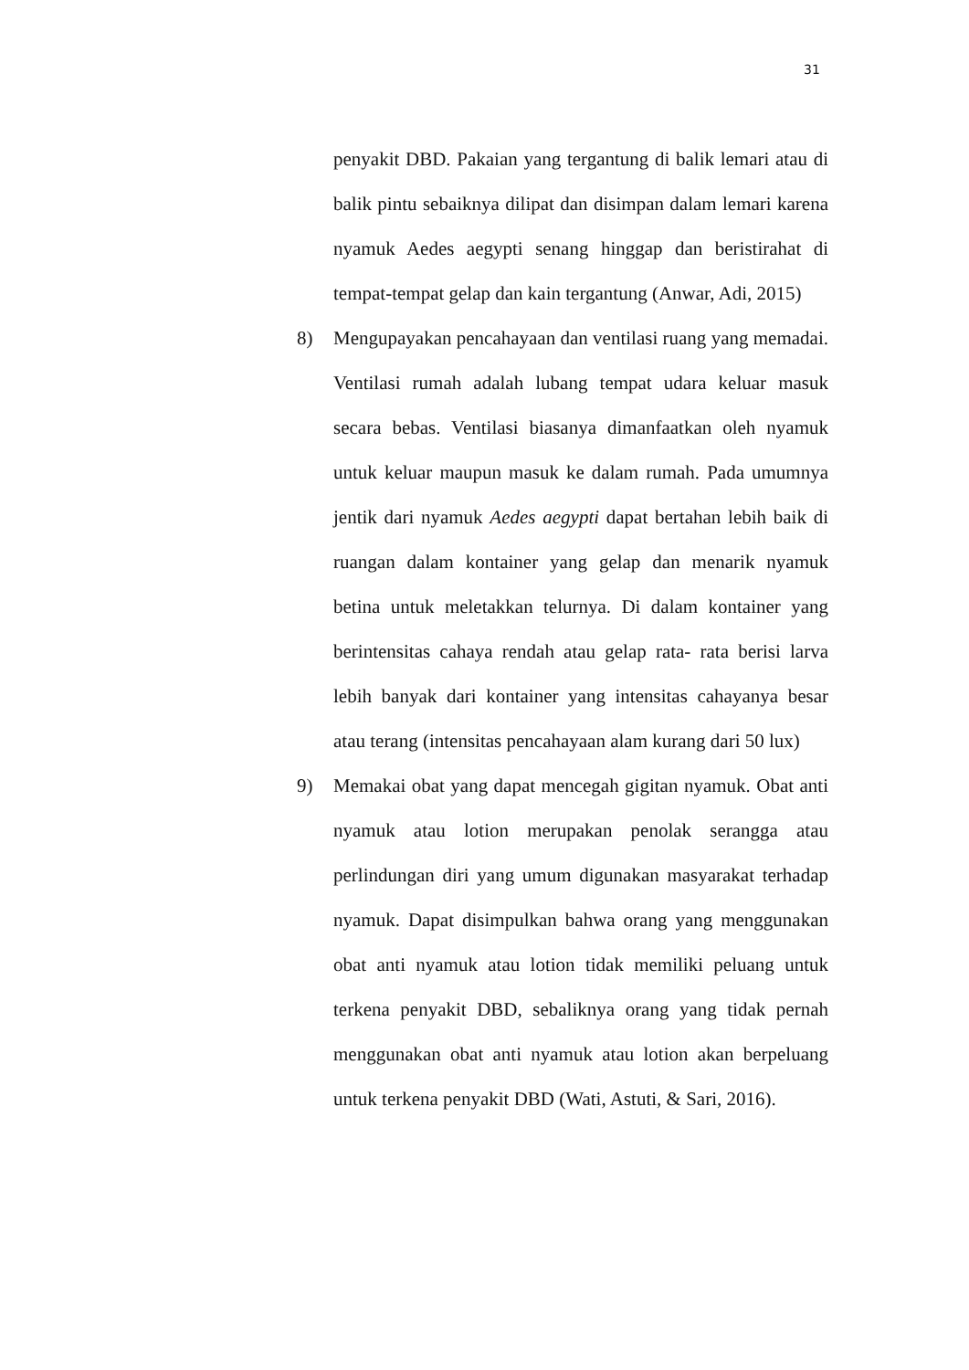31
penyakit DBD. Pakaian yang tergantung di balik lemari atau di balik pintu sebaiknya dilipat dan disimpan dalam lemari karena nyamuk Aedes aegypti senang hinggap dan beristirahat di tempat-tempat gelap dan kain tergantung (Anwar, Adi, 2015)
8) Mengupayakan pencahayaan dan ventilasi ruang yang memadai. Ventilasi rumah adalah lubang tempat udara keluar masuk secara bebas. Ventilasi biasanya dimanfaatkan oleh nyamuk untuk keluar maupun masuk ke dalam rumah. Pada umumnya jentik dari nyamuk Aedes aegypti dapat bertahan lebih baik di ruangan dalam kontainer yang gelap dan menarik nyamuk betina untuk meletakkan telurnya. Di dalam kontainer yang berintensitas cahaya rendah atau gelap rata- rata berisi larva lebih banyak dari kontainer yang intensitas cahayanya besar atau terang (intensitas pencahayaan alam kurang dari 50 lux)
9) Memakai obat yang dapat mencegah gigitan nyamuk. Obat anti nyamuk atau lotion merupakan penolak serangga atau perlindungan diri yang umum digunakan masyarakat terhadap nyamuk. Dapat disimpulkan bahwa orang yang menggunakan obat anti nyamuk atau lotion tidak memiliki peluang untuk terkena penyakit DBD, sebaliknya orang yang tidak pernah menggunakan obat anti nyamuk atau lotion akan berpeluang untuk terkena penyakit DBD (Wati, Astuti, & Sari, 2016).